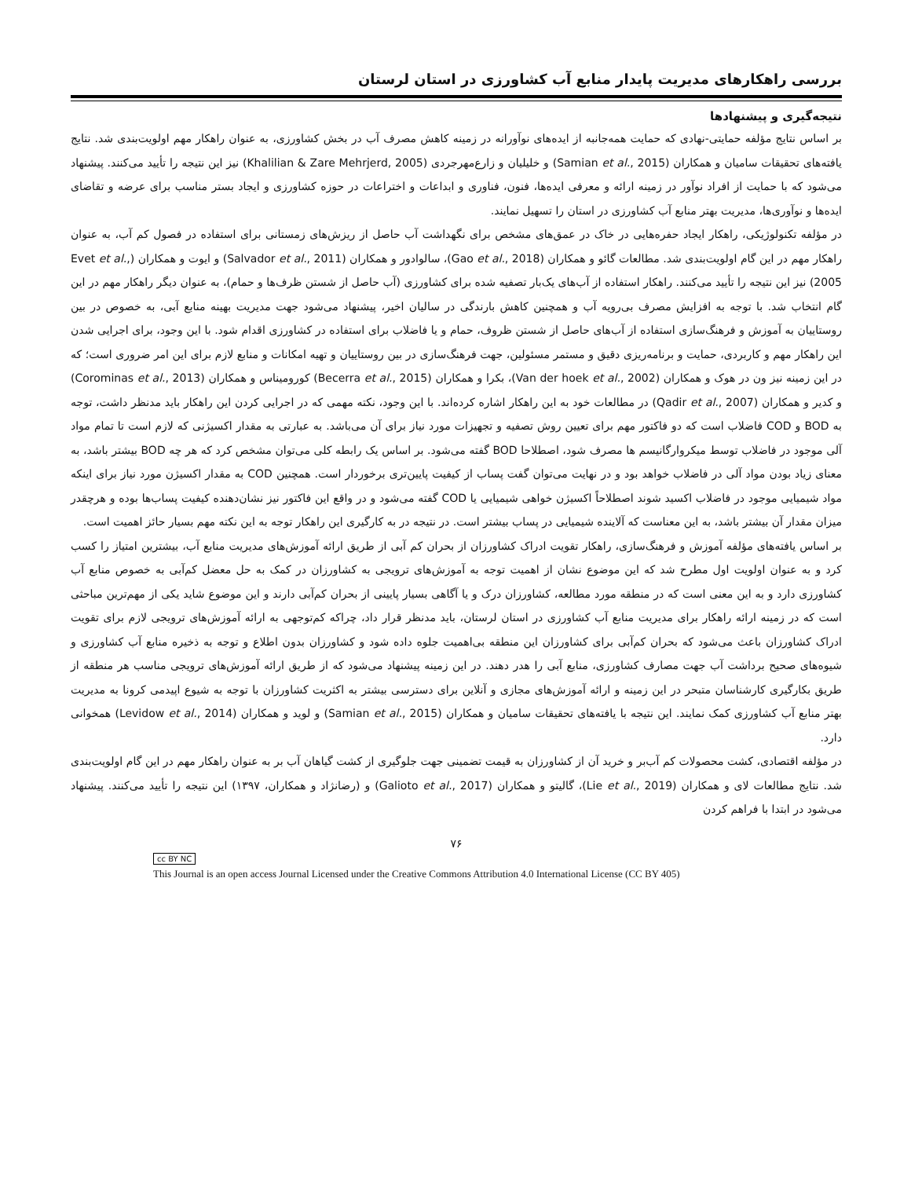بررسی راهکارهای مدیریت پایدار منابع آب کشاورزی در استان لرستان
نتیجه‌گیری و پیشنهادها
بر اساس نتایج مؤلفه حمایتی-نهادی که حمایت همه‌جانبه از ایده‌های نوآورانه در زمینه کاهش مصرف آب در بخش کشاورزی، به عنوان راهکار مهم اولویت‌بندی شد. نتایج یافته‌های تحقیقات سامیان و همکاران (Samian et al., 2015) و خلیلیان و زارع‌مهرجردی (Khalilian & Zare Mehrjerd, 2005) نیز این نتیجه را تأیید می‌کنند. پیشنهاد می‌شود که با حمایت از افراد نوآور در زمینه ارائه و معرفی ایده‌ها، فنون، فناوری و ابداعات و اختراعات در حوزه کشاورزی و ایجاد بستر مناسب برای عرضه و تقاضای ایده‌ها و نوآوری‌ها، مدیریت بهتر منابع آب کشاورزی در استان را تسهیل نمایند.
در مؤلفه تکنولوژیکی، راهکار ایجاد حفره‌هایی در خاک در عمق‌های مشخص برای نگهداشت آب حاصل از ریزش‌های زمستانی برای استفاده در فصول کم آب، به عنوان راهکار مهم در این گام اولویت‌بندی شد. مطالعات گائو و همکاران (Gao et al., 2018)، سالوادور و همکاران (Salvador et al., 2011) و ایوت و همکاران (Evet et al., 2005) نیز این نتیجه را تأیید می‌کنند. راهکار استفاده از آب‌های یک‌بار تصفیه شده برای کشاورزی (آب حاصل از شستن ظرف‌ها و حمام)، به عنوان دیگر راهکار مهم در این گام انتخاب شد. با توجه به افزایش مصرف بی‌رویه آب و همچنین کاهش بارندگی در سالیان اخیر، پیشنهاد می‌شود جهت مدیریت بهینه منابع آبی، به خصوص در بین روستاییان به آموزش و فرهنگ‌سازی استفاده از آب‌های حاصل از شستن ظروف، حمام و یا فاضلاب برای استفاده در کشاورزی اقدام شود. با این وجود، برای اجرایی شدن این راهکار مهم و کاربردی، حمایت و برنامه‌ریزی دقیق و مستمر مسئولین، جهت فرهنگ‌سازی در بین روستاییان و تهیه امکانات و منابع لازم برای این امر ضروری است؛ که در این زمینه نیز ون در هوک و همکاران (Van der hoek et al., 2002)، بکرا و همکاران (Becerra et al., 2015) کورومیناس و همکاران (Corominas et al., 2013) و کدیر و همکاران (Qadir et al., 2007) در مطالعات خود به این راهکار اشاره کرده‌اند. با این وجود، نکته مهمی که در اجرایی کردن این راهکار باید مدنظر داشت، توجه به BOD و COD فاضلاب است که دو فاکتور مهم برای تعیین روش تصفیه و تجهیزات مورد نیاز برای آن می‌باشد. به عبارتی به مقدار اکسیژنی که لازم است تا تمام مواد آلی موجود در فاضلاب توسط میکروارگانیسم ها مصرف شود، اصطلاحا BOD گفته می‌شود. بر اساس یک رابطه کلی می‌توان مشخص کرد که هر چه BOD بیشتر باشد، به معنای زیاد بودن مواد آلی در فاضلاب خواهد بود و در نهایت می‌توان گفت پساب از کیفیت پایین‌تری برخوردار است. همچنین COD به مقدار اکسیژن مورد نیاز برای اینکه مواد شیمیایی موجود در فاضلاب اکسید شوند اصطلاحاً اکسیژن خواهی شیمیایی یا COD گفته می‌شود و در واقع این فاکتور نیز نشان‌دهنده کیفیت پساب‌ها بوده و هرچقدر میزان مقدار آن بیشتر باشد، به این معناست که آلاینده شیمیایی در پساب بیشتر است. در نتیجه در به کارگیری این راهکار توجه به این نکته مهم بسیار حائز اهمیت است.
بر اساس یافته‌های مؤلفه آموزش و فرهنگ‌سازی، راهکار تقویت ادراک کشاورزان از بحران کم آبی از طریق ارائه آموزش‌های مدیریت منابع آب، بیشترین امتیاز را کسب کرد و به عنوان اولویت اول مطرح شد که این موضوع نشان از اهمیت توجه به آموزش‌های ترویجی به کشاورزان در کمک به حل معضل کم‌آبی به خصوص منابع آب کشاورزی دارد و به این معنی است که در منطقه مورد مطالعه، کشاورزان درک و یا آگاهی بسیار پایینی از بحران کم‌آبی دارند و این موضوع شاید یکی از مهم‌ترین مباحثی است که در زمینه ارائه راهکار برای مدیریت منابع آب کشاورزی در استان لرستان، باید مدنظر قرار داد، چراکه کم‌توجهی به ارائه آموزش‌های ترویجی لازم برای تقویت ادراک کشاورزان باعث می‌شود که بحران کم‌آبی برای کشاورزان این منطقه بی‌اهمیت جلوه داده شود و کشاورزان بدون اطلاع و توجه به ذخیره منابع آب کشاورزی و شیوه‌های صحیح برداشت آب جهت مصارف کشاورزی، منابع آبی را هدر دهند. در این زمینه پیشنهاد می‌شود که از طریق ارائه آموزش‌های ترویجی مناسب هر منطقه از طریق بکارگیری کارشناسان متبحر در این زمینه و ارائه آموزش‌های مجازی و آنلاین برای دسترسی بیشتر به اکثریت کشاورزان با توجه به شیوع اپیدمی کرونا به مدیریت بهتر منابع آب کشاورزی کمک نمایند. این نتیجه با یافته‌های تحقیقات سامیان و همکاران (Samian et al., 2015) و لوید و همکاران (Levidow et al., 2014) همخوانی دارد.
در مؤلفه اقتصادی، کشت محصولات کم آب‌بر و خرید آن از کشاورزان به قیمت تضمینی جهت جلوگیری از کشت گیاهان آب بر به عنوان راهکار مهم در این گام اولویت‌بندی شد. نتایج مطالعات لای و همکاران (Lie et al., 2019)، گالیتو و همکاران (Galioto et al., 2017) و (رضانژاد و همکاران، ۱۳۹۷) این نتیجه را تأیید می‌کنند. پیشنهاد می‌شود در ابتدا با فراهم کردن
۷۶
cc BY NC
This Journal is an open access Journal Licensed under the Creative Commons Attribution 4.0 International License (CC BY 405)